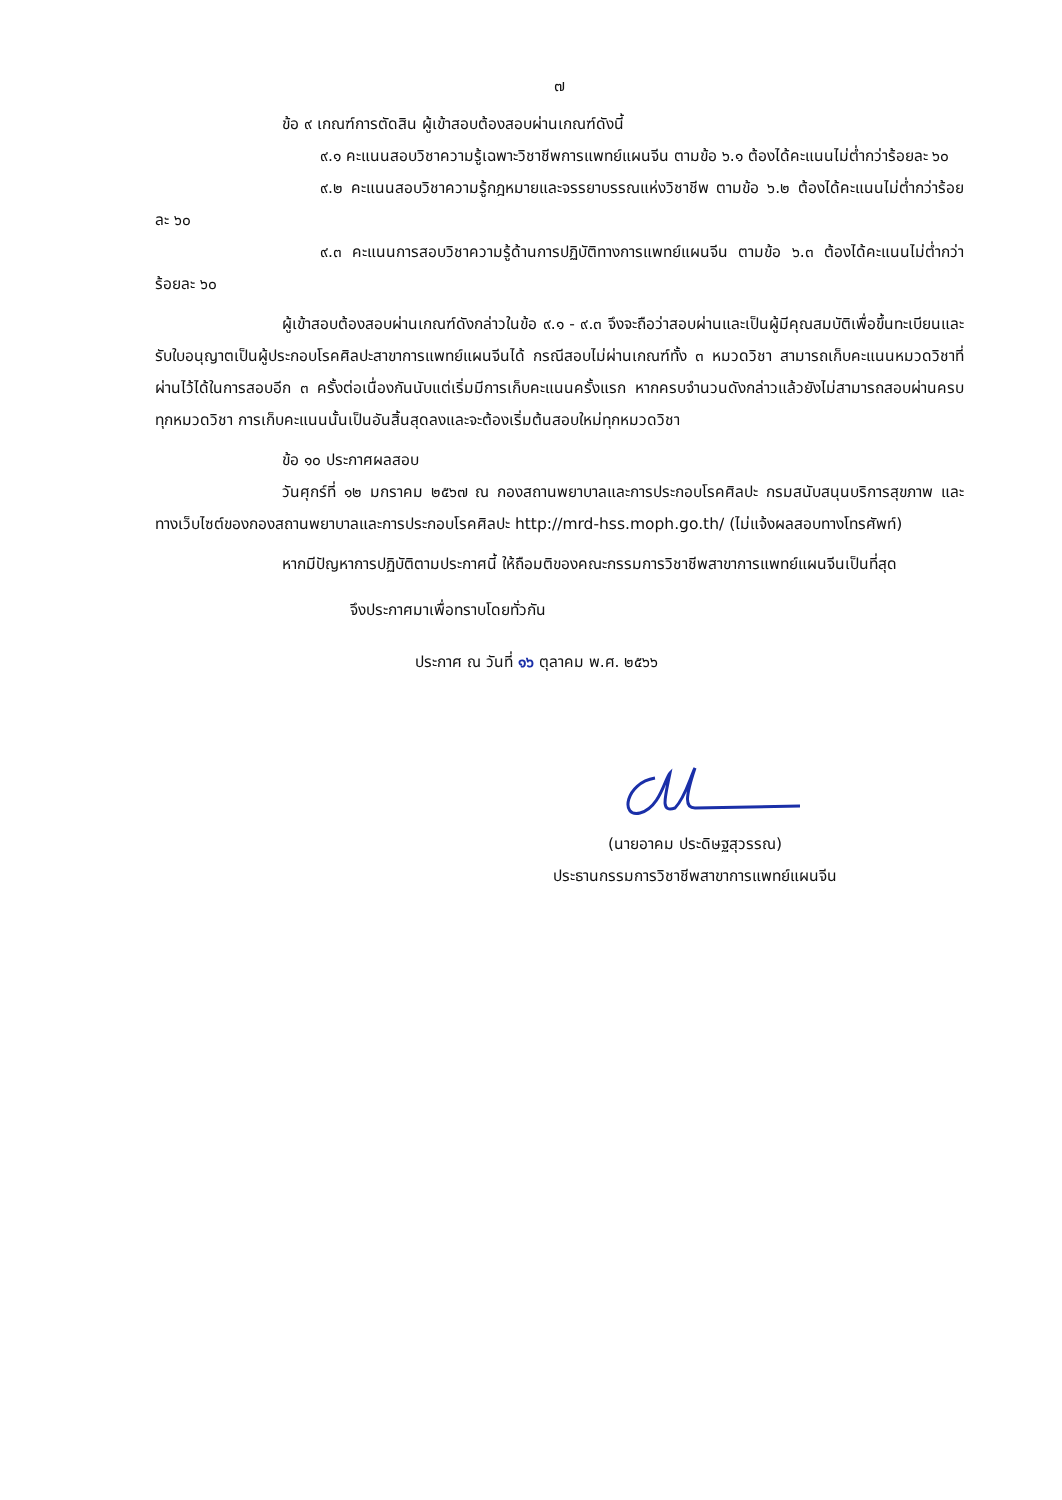๗
ข้อ ๙ เกณฑ์การตัดสิน ผู้เข้าสอบต้องสอบผ่านเกณฑ์ดังนี้
๙.๑ คะแนนสอบวิชาความรู้เฉพาะวิชาชีพการแพทย์แผนจีน ตามข้อ ๖.๑ ต้องได้คะแนนไม่ต่ำกว่าร้อยละ ๖๐
๙.๒ คะแนนสอบวิชาความรู้กฎหมายและจรรยาบรรณแห่งวิชาชีพ ตามข้อ ๖.๒ ต้องได้คะแนนไม่ต่ำกว่าร้อยละ ๖๐
๙.๓ คะแนนการสอบวิชาความรู้ด้านการปฏิบัติทางการแพทย์แผนจีน ตามข้อ ๖.๓ ต้องได้คะแนนไม่ต่ำกว่าร้อยละ ๖๐
ผู้เข้าสอบต้องสอบผ่านเกณฑ์ดังกล่าวในข้อ ๙.๑ - ๙.๓ จึงจะถือว่าสอบผ่านและเป็นผู้มีคุณสมบัติเพื่อขึ้นทะเบียนและรับใบอนุญาตเป็นผู้ประกอบโรคศิลปะสาขาการแพทย์แผนจีนได้ กรณีสอบไม่ผ่านเกณฑ์ทั้ง ๓ หมวดวิชา สามารถเก็บคะแนนหมวดวิชาที่ผ่านไว้ได้ในการสอบอีก ๓ ครั้งต่อเนื่องกันนับแต่เริ่มมีการเก็บคะแนนครั้งแรก หากครบจำนวนดังกล่าวแล้วยังไม่สามารถสอบผ่านครบทุกหมวดวิชา การเก็บคะแนนนั้นเป็นอันสิ้นสุดลงและจะต้องเริ่มต้นสอบใหม่ทุกหมวดวิชา
ข้อ ๑๐ ประกาศผลสอบ
วันศุกร์ที่ ๑๒ มกราคม ๒๕๖๗ ณ กองสถานพยาบาลและการประกอบโรคศิลปะ กรมสนับสนุนบริการสุขภาพ และทางเว็บไซต์ของกองสถานพยาบาลและการประกอบโรคศิลปะ http://mrd-hss.moph.go.th/ (ไม่แจ้งผลสอบทางโทรศัพท์)
หากมีปัญหาการปฏิบัติตามประกาศนี้ ให้ถือมติของคณะกรรมการวิชาชีพสาขาการแพทย์แผนจีนเป็นที่สุด
จึงประกาศมาเพื่อทราบโดยทั่วกัน
ประกาศ ณ วันที่ ๑๖ ตุลาคม พ.ศ. ๒๕๖๖
(นายอาคม ประดิษฐสุวรรณ)
ประธานกรรมการวิชาชีพสาขาการแพทย์แผนจีน